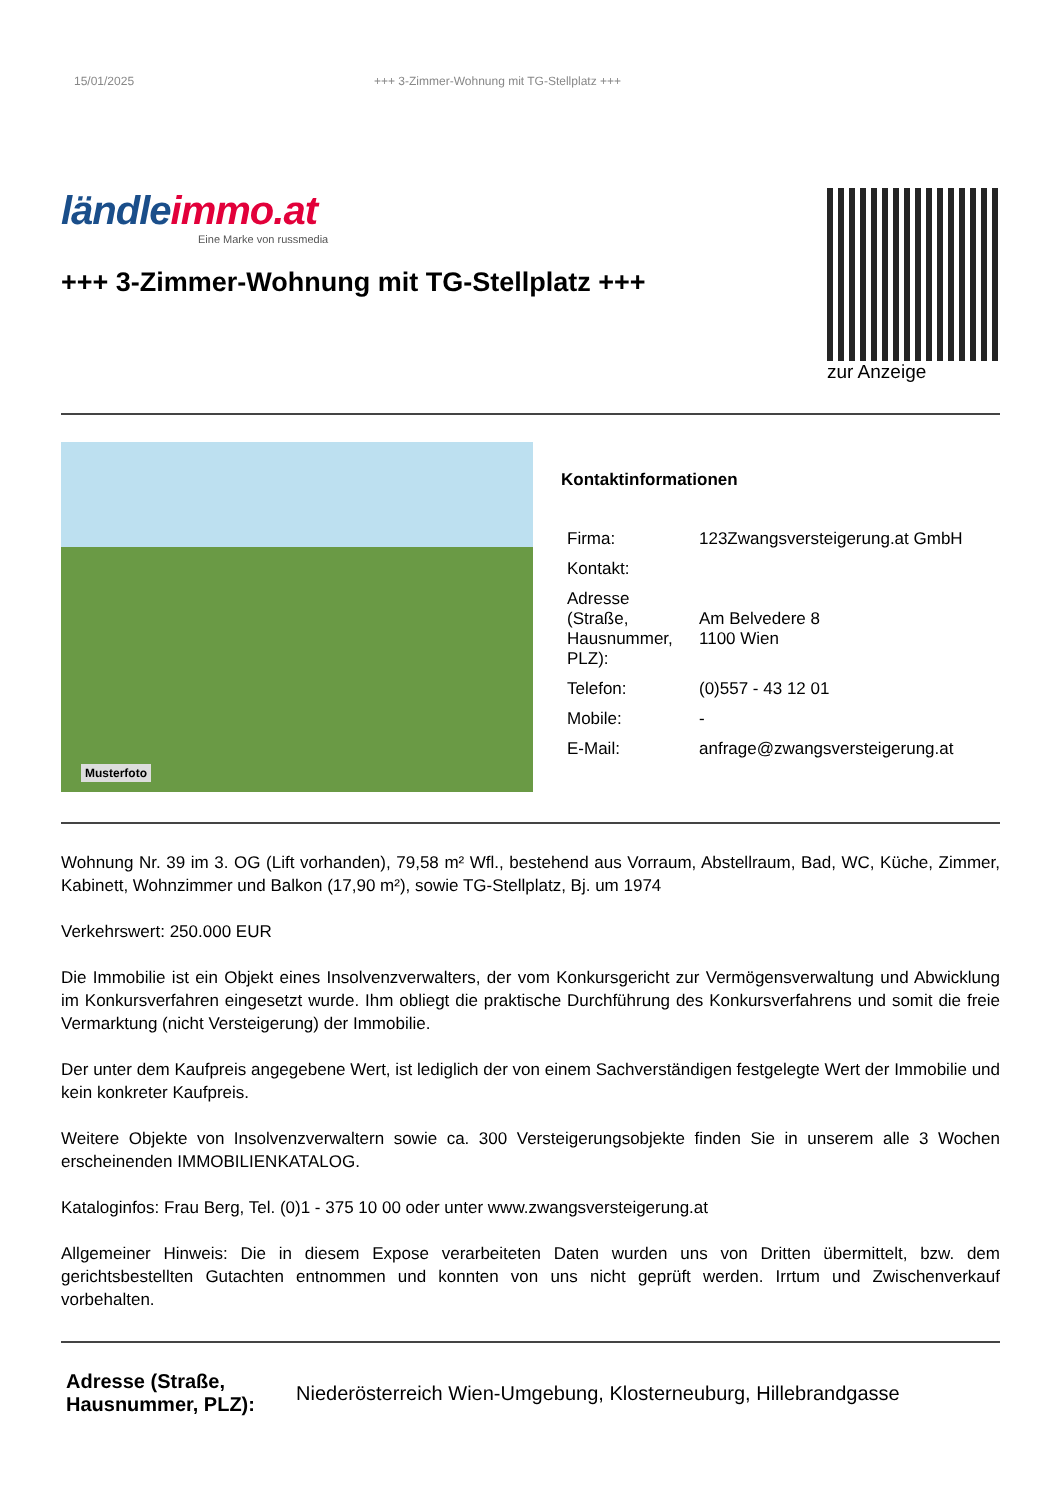15/01/2025 +++ 3-Zimmer-Wohnung mit TG-Stellplatz +++
ländleimmo.at
Eine Marke von russmedia
+++ 3-Zimmer-Wohnung mit TG-Stellplatz +++
zur Anzeige
Musterfoto
Kontaktinformationen
| Firma: | 123Zwangsversteigerung.at GmbH |
| Kontakt: | |
| Adresse (Straße, Hausnummer, PLZ): | Am Belvedere 8 1100 Wien |
| Telefon: | (0)557 - 43 12 01 |
| Mobile: | - |
| E-Mail: | anfrage@zwangsversteigerung.at |
Wohnung Nr. 39 im 3. OG (Lift vorhanden), 79,58 m² Wfl., bestehend aus Vorraum, Abstellraum, Bad, WC, Küche, Zimmer, Kabinett, Wohnzimmer und Balkon (17,90 m²), sowie TG-Stellplatz, Bj. um 1974
Verkehrswert: 250.000 EUR
Die Immobilie ist ein Objekt eines Insolvenzverwalters, der vom Konkursgericht zur Vermögensverwaltung und Abwicklung im Konkursverfahren eingesetzt wurde. Ihm obliegt die praktische Durchführung des Konkursverfahrens und somit die freie Vermarktung (nicht Versteigerung) der Immobilie.
Der unter dem Kaufpreis angegebene Wert, ist lediglich der von einem Sachverständigen festgelegte Wert der Immobilie und kein konkreter Kaufpreis.
Weitere Objekte von Insolvenzverwaltern sowie ca. 300 Versteigerungsobjekte finden Sie in unserem alle 3 Wochen erscheinenden IMMOBILIENKATALOG.
Kataloginfos: Frau Berg, Tel. (0)1 - 375 10 00 oder unter www.zwangsversteigerung.at
Allgemeiner Hinweis: Die in diesem Expose verarbeiteten Daten wurden uns von Dritten übermittelt, bzw. dem gerichtsbestellten Gutachten entnommen und konnten von uns nicht geprüft werden. Irrtum und Zwischenverkauf vorbehalten.
Adresse (Straße, Hausnummer, PLZ): Niederösterreich Wien-Umgebung, Klosterneuburg, Hillebrandgasse